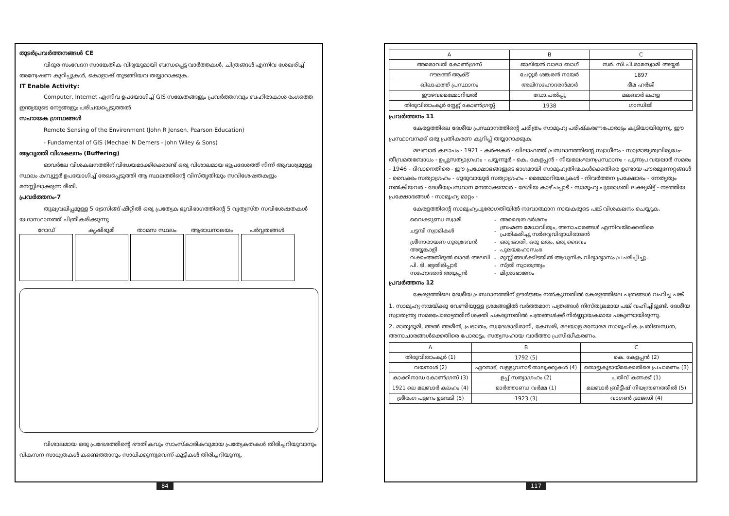തുടർപ്രവർത്തനങ്ങൾ CE
വിദൂര സംവേദന സാങ്കേതിക വിദ്യയുമായി ബന്ധപ്പെട്ട വാർത്തകൾ, ചിത്രങ്ങൾ എന്നിവ ശേഖരിച്ച് അന്വേഷണ കുറിപ്പുകൾ, കൊളാഷ് തുടങ്ങിയവ തയ്യാറാക്കുക.
IT Enable Activity:
Computer, Internet എന്നിവ ഉപയോഗിച്ച് GIS സങ്കേതങ്ങളും പ്രവർത്തനവും ബഹിരാകാശ രംഗത്തെ ഇന്ത്യയുടെ നേട്ടങ്ങളും പരിചയപ്പെടുത്തൽ
സഹായക ഗ്രന്ഥങ്ങൾ
Remote Sensing of the Environment (John R Jensen, Pearson Education)
- Fundamental of GIS (Mechael N Demers - John Wiley & Sons)
ആവൃത്തി വിശകലനം (Buffering)
ഓവർലേ വിശകലനത്തിന് വിധേയമാക്കിക്കൊണ്ട് ഒരു വിശാലമായ ഭൂപ്രദേശത്ത് നിന്ന് ആവശ്യമുള്ള സ്ഥലം കമ്പ്യൂട്ടർ ഉപയോഗിച്ച് രേഖപ്പെടുത്തി ആ സ്ഥലത്തിന്റെ വിസ്തൃതിയും സവിശേഷതകളും മനസ്സിലാക്കുന്ന രീതി.
പ്രവർത്തനം-7
തുല്യവലിപ്പമുള്ള 5 ട്രേസിങ്ങ് ഷീറ്റിൽ ഒരു പ്രത്യേക ഭൂവിഭാഗത്തിന്റെ 5 വ്യത്യസ്ത സവിശേഷതകൾ യഥാസ്ഥാനത്ത് ചിത്രീകരിക്കുന്നു
റോഡ് കൃഷിഭൂമി താമസ സ്ഥലം ആരാധനാലയം പർവ്വതങ്ങൾ
വിശാലമായ ഒരു പ്രദേശത്തിന്റെ ഭൗതികവും സാംസ്കാരികവുമായ പ്രത്യേകതകൾ തിരിച്ചറിയുവാനും വികസന സാധ്യതകൾ കണ്ടെത്താനും സാധിക്കുന്നുവെന്ന് കുട്ടികൾ തിരിച്ചറിയുന്നു.
84
| A | B | C |
| --- | --- | --- |
| അമരാവതി കോൺഗ്രസ് | ജാലിയൻ വാലാ ബാഗ് | സർ. സി.പി.രാമസ്വാമി അയ്യർ |
| റൗലത്ത് ആക്ട് | ചേറ്റൂർ ശങ്കരൻ നായർ | 1897 |
| ഖിലാഫത്ത് പ്രസ്ഥാനം | അലിസഹോദരൻമാർ | ഭീമ ഹർജി |
| ഈഴവമെമ്മോറിയൽ | ഡോ.പൽപ്പു | മലബാർ ലഹള |
| തിരുവിതാംകൂർ സ്റ്റേറ്റ് കോൺഗ്രസ്സ് | 1938 | ഗാന്ധിജി |
പ്രവർത്തനം 11
കേരളത്തിലെ ദേശീയ പ്രസ്ഥാനത്തിന്റെ ചരിത്രം സാമൂഹ്യ പരിഷ്കരണപോരാട്ടം കൂടിയായിരുന്നു. ഈ പ്രസ്ഥാവനക്ക് ഒരു പ്രതികരണ കുറിപ്പ് തയ്യാറാക്കുക.
മലബാർ കലാപം - 1921 - കർഷകർ - ഖിലാഫത്ത് പ്രസ്ഥാനത്തിന്റെ സ്വാധീനം - സാമ്രാജ്യത്വവിരുദ്ധം- തീവ്രമതബോധം - ഉപ്പുസത്യാഗ്രഹം - പയ്യന്നൂർ - കെ. കേളപ്പൻ - നിയമലംഘനപ്രസ്ഥാനം - പുന്നപ്ര വയലാർ സമരം - 1946 - ദിവാനെതിരെ - ഈ പ്രക്ഷോഭങ്ങളുടെ ഭാഗമായി സാമൂഹ്യതിന്മകൾക്കെതിരെ ഉണ്ടായ പൗരമുന്നേറ്റങ്ങൾ - വൈക്കം സത്യാഗ്രഹം - ഗുരുവായൂർ സത്യാഗ്രഹം - മെമ്മോറിയലുകൾ - നിവർത്തന പ്രക്ഷോഭം - നേതൃത്വം നൽകിയവർ - ദേശീയപ്രസ്ഥാന നേതാക്കന്മാർ - ദേശീയ കാഴ്ചപ്പാട് - സാമൂഹ്യ പുരോഗതി ലക്ഷ്യമിട്ട് - നടത്തിയ പ്രക്ഷോഭങ്ങൾ - സാമൂഹ്യ മാറ്റം -
കേരളത്തിന്റെ സാമൂഹ്യപുരോഗതിയിൽ നവോത്ഥാന നായകരുടെ പങ്ക് വിശകലനം ചെയ്യുക.
| വൈക്കുണ്ഡ സ്വാമി | - | അദ്വൈത ദർശനം |
| ചട്ടമ്പി സ്വാമികൾ | - | ബ്രഹ്മണ മേധാവിത്വം, അനാചാരങ്ങൾ എന്നിവയ്ക്കെതിരെ പ്രതികരിച്ചു സർവ്വെവിദ്യാധിരാജൻ |
| ശ്രീനാരായണ ഗുരുദേവൻ | - | ഒരു ജാതി, ഒരു മതം, ഒരു ദൈവം |
| അയ്യങ്കാളി | - | പുലയമഹാസംഭ |
| വക്കംഅബ്ദുൽ ഖാദർ അലവി | - | മുസ്ലീങ്ങൾക്കിടയിൽ ആധുനിക വിദ്യാഭ്യാസം പ്രചരിപ്പിച്ചു. |
| പി. ടി. ഭട്ടതിരിപ്പാട് | - | സ്ത്രീ സ്വാതന്ത്ര്യം |
| സഹോദരൻ അയ്യപ്പൻ | - | മിശ്രഭോജനം |
പ്രവർത്തനം 12
കേരളത്തിലെ ദേശീയ പ്രസ്ഥാനത്തിന് ഊർജ്ജം നൽകുന്നതിൽ കേരളത്തിലെ പത്രങ്ങൾ വഹിച്ച പങ്ക്
1. സാമൂഹ്യ നന്മയ്ക്കു വേണ്ടിയുള്ള ശ്രമങ്ങളിൽ വർത്തമാന പത്രങ്ങൾ നിസ്തുലമായ പങ്ക് വഹിച്ചിട്ടുണ്ട്. ദേശീയ സ്വാതന്ത്ര്യ സമരപോരാട്ടത്തിന് ശക്തി പകരുന്നതിൽ പത്രങ്ങൾക്ക് നിർണ്ണായകമായ പങ്കുണ്ടായിരുന്നു.
2. മാതൃഭൂമി, അൽ അമീൻ, പ്രഭാതം, സ്വദേശാഭിമാനി, കേസരി, മലയാള മനോരമ സാമൂഹിക പ്രതിബന്ധത, അനാചാരങ്ങൾക്കെതിരെ പോരാട്ടം, സത്യസഹായ വാർത്താ പ്രസിദ്ധീകരണം.
| A | B | C |
| --- | --- | --- |
| തിരുവിതാംകൂർ (1) | 1792 (5) | കെ. കേളപ്പൻ (2) |
| വയനാൾ (2) | ഏറനാട്, വള്ളുവനാട് താലൂക്കുകൾ (4) | തൊട്ടുകൂടായ്മക്കെതിരെ പ്രചാരണം (3) |
| കാക്കിനാഡ കോൺഗ്രസ് (3) | ഉപ്പ് സത്യാഗ്രഹം (2) | പതിവ് കണക്ക് (1) |
| 1921 ലെ മലബാർ കലഹം (4) | മാർത്താണ്ഡ വർമ്മ (1) | മലബാർ ബ്രിട്ടീഷ് നിയന്ത്രണത്തിൽ (5) |
| ശ്രീരംഗ പട്ടണം ഉടമ്പടി (5) | 1923 (3) | വാഗൺ ട്രാജഡി (4) |
117